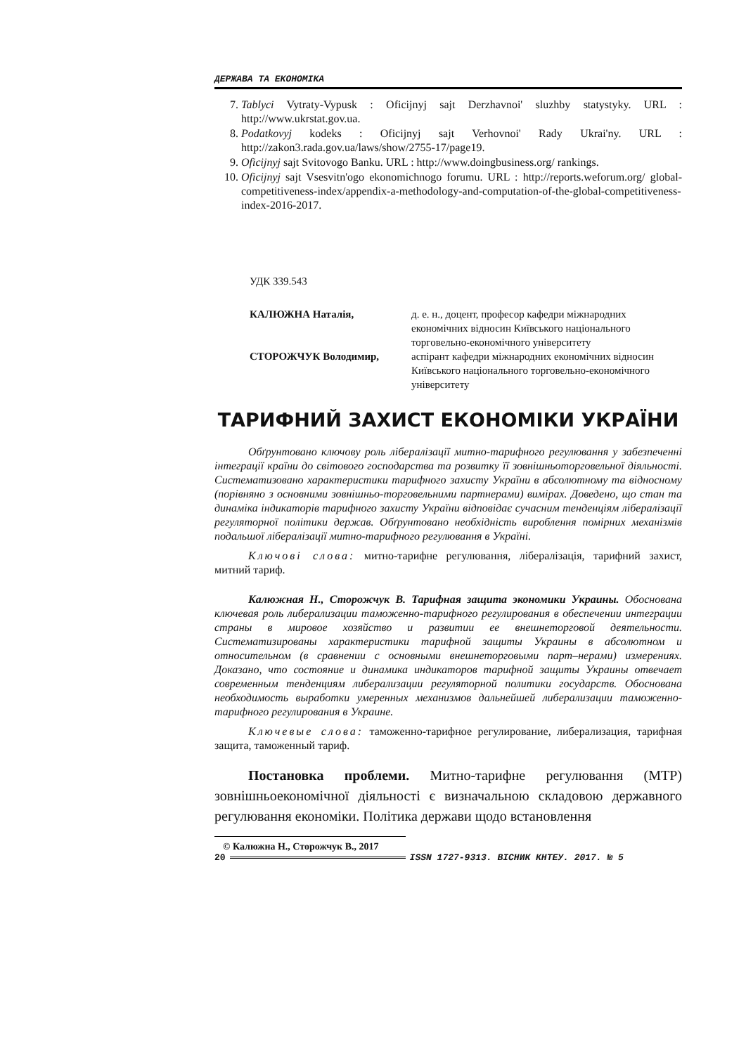ДЕРЖАВА ТА ЕКОНОМІКА
7. Tablyci Vytraty-Vypusk : Oficijnyj sajt Derzhavnoi' sluzhby statystyky. URL : http://www.ukrstat.gov.ua.
8. Podatkovyj kodeks : Oficijnyj sajt Verhovnoi' Rady Ukrai'ny. URL : http://zakon3.rada.gov.ua/laws/show/2755-17/page19.
9. Oficijnyj sajt Svitovogo Banku. URL : http://www.doingbusiness.org/ rankings.
10. Oficijnyj sajt Vsesvitn'ogo ekonomichnogo forumu. URL : http://reports.weforum.org/ global-competitiveness-index/appendix-a-methodology-and-computation-of-the-global-competitiveness-index-2016-2017.
УДК 339.543
| КАЛЮЖНА Наталія, | д. е. н., доцент, професор кафедри міжнародних економічних відносин Київського національного торговельно-економічного університету |
| СТОРОЖЧУК Володимир, | аспірант кафедри міжнародних економічних відносин Київського національного торговельно-економічного університету |
ТАРИФНИЙ ЗАХИСТ ЕКОНОМІКИ УКРАЇНИ
Обґрунтовано ключову роль лібералізації митно-тарифного регулювання у забезпеченні інтеграції країни до світового господарства та розвитку її зовнішньоторговельної діяльності. Систематизовано характеристики тарифного захисту України в абсолютному та відносному (порівняно з основними зовнішньо-торговельними партнерами) вимірах. Доведено, що стан та динаміка індикаторів тарифного захисту України відповідає сучасним тенденціям лібералізації регуляторної політики держав. Обґрунтовано необхідність вироблення помірних механізмів подальшої лібералізації митно-тарифного регулювання в Україні.
Ключові слова: митно-тарифне регулювання, лібералізація, тарифний захист, митний тариф.
Калюжная Н., Сторожчук В. Тарифная защита экономики Украины. Обоснована ключевая роль либерализации таможенно-тарифного регулирования в обеспечении интеграции страны в мировое хозяйство и развитии ее внешнеторговой деятельности. Систематизированы характеристики тарифной защиты Украины в абсолютном и относительном (в сравнении с основными внешнеторговыми парт–нерами) измерениях. Доказано, что состояние и динамика индикаторов тарифной защиты Украины отвечает современным тенденциям либерализации регуляторной политики государств. Обоснована необходимость выработки умеренных механизмов дальнейшей либерализации таможенно-тарифного регулирования в Украине.
Ключевые слова: таможенно-тарифное регулирование, либерализация, тарифная защита, таможенный тариф.
Постановка проблеми. Митно-тарифне регулювання (МТР) зовнішньоекономічної діяльності є визначальною складовою державного регулювання економіки. Політика держави щодо встановлення
© Калюжна Н., Сторожчук В., 2017
20 ISSN 1727-9313. ВІСНИК КНТЕУ. 2017. № 5